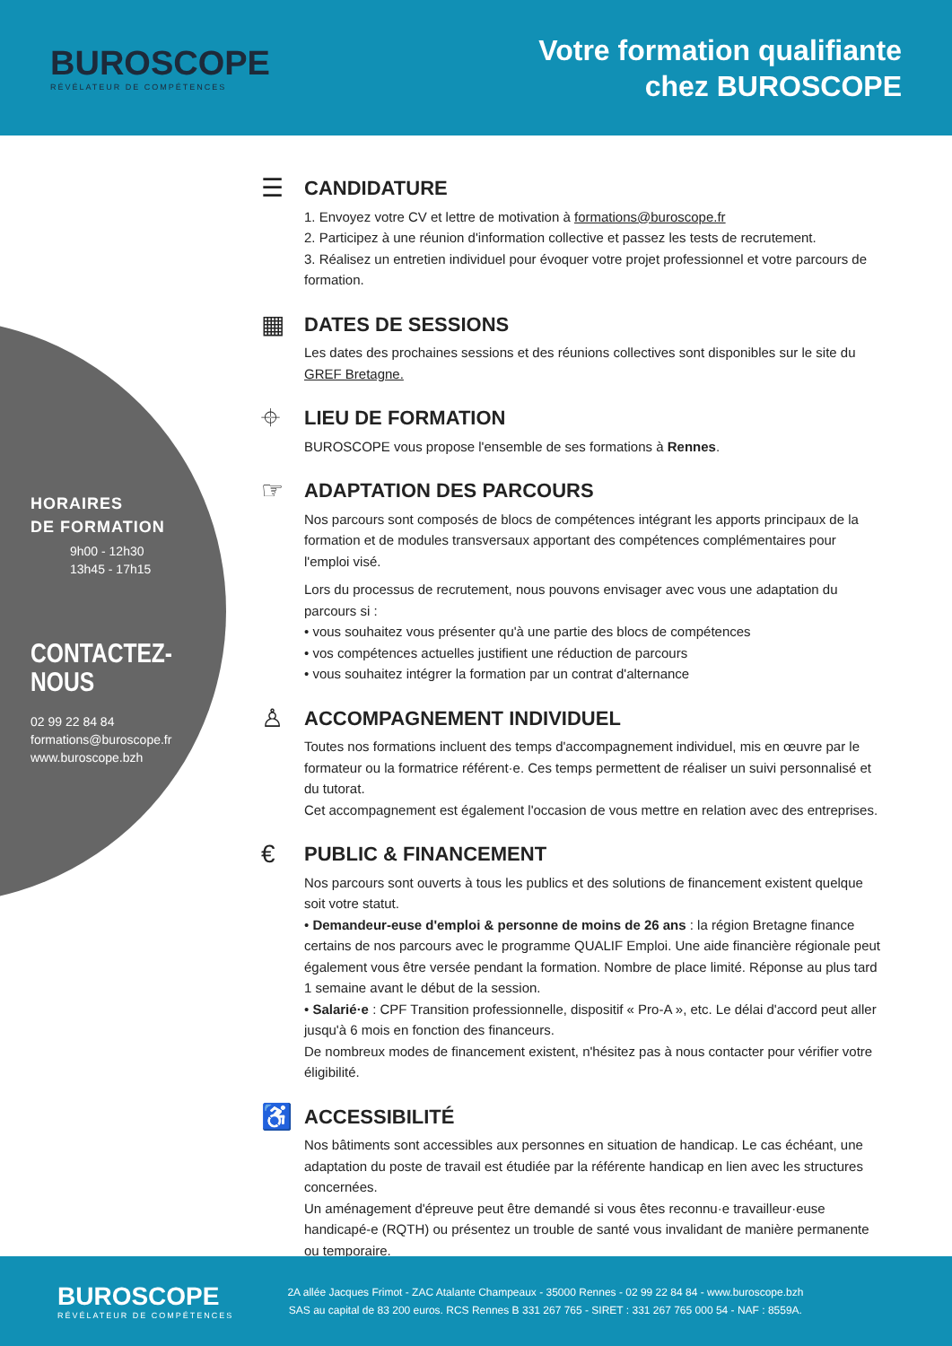BUROSCOPE
RÉVÉLATEUR DE COMPÉTENCES
Votre formation qualifiante
chez BUROSCOPE
HORAIRES
DE FORMATION
9h00 - 12h30
13h45 - 17h15
CONTACTEZ-NOUS
02 99 22 84 84
formations@buroscope.fr
www.buroscope.bzh
☰ CANDIDATURE
1. Envoyez votre CV et lettre de motivation à formations@buroscope.fr
2. Participez à une réunion d'information collective et passez les tests de recrutement.
3. Réalisez un entretien individuel pour évoquer votre projet professionnel et votre parcours de formation.
▦ DATES DE SESSIONS
Les dates des prochaines sessions et des réunions collectives sont disponibles sur le site du GREF Bretagne.
⌖ LIEU DE FORMATION
BUROSCOPE vous propose l'ensemble de ses formations à Rennes.
☞ ADAPTATION DES PARCOURS
Nos parcours sont composés de blocs de compétences intégrant les apports principaux de la formation et de modules transversaux apportant des compétences complémentaires pour l'emploi visé.
Lors du processus de recrutement, nous pouvons envisager avec vous une adaptation du parcours si :
• vous souhaitez vous présenter qu'à une partie des blocs de compétences
• vos compétences actuelles justifient une réduction de parcours
• vous souhaitez intégrer la formation par un contrat d'alternance
♙ ACCOMPAGNEMENT INDIVIDUEL
Toutes nos formations incluent des temps d'accompagnement individuel, mis en œuvre par le formateur ou la formatrice référent·e. Ces temps permettent de réaliser un suivi personnalisé et du tutorat.
Cet accompagnement est également l'occasion de vous mettre en relation avec des entreprises.
€ PUBLIC & FINANCEMENT
Nos parcours sont ouverts à tous les publics et des solutions de financement existent quelque soit votre statut.
• Demandeur-euse d'emploi & personne de moins de 26 ans : la région Bretagne finance certains de nos parcours avec le programme QUALIF Emploi. Une aide financière régionale peut également vous être versée pendant la formation. Nombre de place limité. Réponse au plus tard 1 semaine avant le début de la session.
• Salarié·e : CPF Transition professionnelle, dispositif « Pro-A », etc. Le délai d'accord peut aller jusqu'à 6 mois en fonction des financeurs.
De nombreux modes de financement existent, n'hésitez pas à nous contacter pour vérifier votre éligibilité.
♿ ACCESSIBILITÉ
Nos bâtiments sont accessibles aux personnes en situation de handicap. Le cas échéant, une adaptation du poste de travail est étudiée par la référente handicap en lien avec les structures concernées.
Un aménagement d'épreuve peut être demandé si vous êtes reconnu·e travailleur·euse handicapé-e (RQTH) ou présentez un trouble de santé vous invalidant de manière permanente ou temporaire.
BUROSCOPE
RÉVÉLATEUR DE COMPÉTENCES
2A allée Jacques Frimot - ZAC Atalante Champeaux - 35000 Rennes - 02 99 22 84 84 - www.buroscope.bzh
SAS au capital de 83 200 euros. RCS Rennes B 331 267 765 - SIRET : 331 267 765 000 54 - NAF : 8559A.